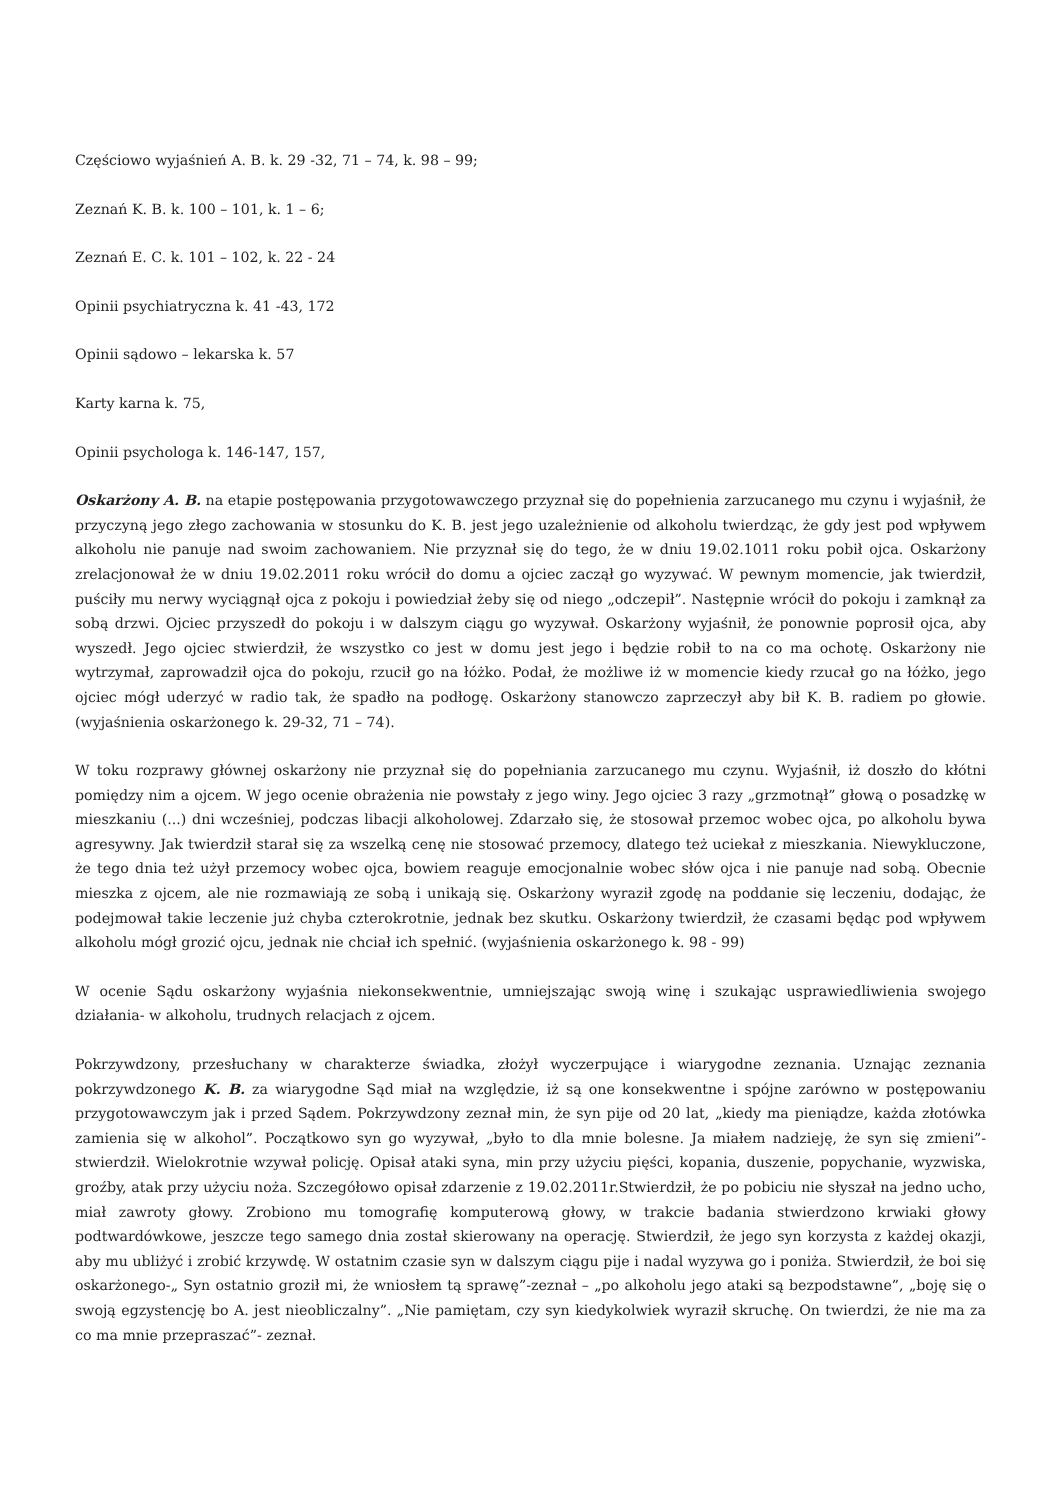Częściowo wyjaśnień A. B. k. 29 -32, 71 – 74, k. 98 – 99;
Zeznań K. B. k. 100 – 101, k. 1 – 6;
Zeznań E. C. k. 101 – 102, k. 22 - 24
Opinii psychiatryczna k. 41 -43, 172
Opinii sądowo – lekarska k. 57
Karty karna k. 75,
Opinii psychologa k. 146-147, 157,
Oskarżony A. B. na etapie postępowania przygotowawczego przyznał się do popełnienia zarzucanego mu czynu i wyjaśnił, że przyczyną jego złego zachowania w stosunku do K. B. jest jego uzależnienie od alkoholu twierdząc, że gdy jest pod wpływem alkoholu nie panuje nad swoim zachowaniem. Nie przyznał się do tego, że w dniu 19.02.1011 roku pobił ojca. Oskarżony zrelacjonował że w dniu 19.02.2011 roku wrócił do domu a ojciec zaczął go wyzywać. W pewnym momencie, jak twierdził, puściły mu nerwy wyciągnął ojca z pokoju i powiedział żeby się od niego „odczepił”. Następnie wrócił do pokoju i zamknął za sobą drzwi. Ojciec przyszedł do pokoju i w dalszym ciągu go wyzywał. Oskarżony wyjaśnił, że ponownie poprosił ojca, aby wyszedł. Jego ojciec stwierdził, że wszystko co jest w domu jest jego i będzie robił to na co ma ochotę. Oskarżony nie wytrzymał, zaprowadził ojca do pokoju, rzucił go na łóżko. Podał, że możliwe iż w momencie kiedy rzucał go na łóżko, jego ojciec mógł uderzyć w radio tak, że spadło na podłogę. Oskarżony stanowczo zaprzeczył aby bił K. B. radiem po głowie. (wyjaśnienia oskarżonego k. 29-32, 71 – 74).
W toku rozprawy głównej oskarżony nie przyznał się do popełniania zarzucanego mu czynu. Wyjaśnił, iż doszło do kłótni pomiędzy nim a ojcem. W jego ocenie obrażenia nie powstały z jego winy. Jego ojciec 3 razy „grzmotnął” głową o posadzkę w mieszkaniu (...) dni wcześniej, podczas libacji alkoholowej. Zdarzało się, że stosował przemoc wobec ojca, po alkoholu bywa agresywny. Jak twierdził starał się za wszelką cenę nie stosować przemocy, dlatego też uciekał z mieszkania. Niewykluczone, że tego dnia też użył przemocy wobec ojca, bowiem reaguje emocjonalnie wobec słów ojca i nie panuje nad sobą. Obecnie mieszka z ojcem, ale nie rozmawiają ze sobą i unikają się. Oskarżony wyraził zgodę na poddanie się leczeniu, dodając, że podejmował takie leczenie już chyba czterokrotnie, jednak bez skutku. Oskarżony twierdził, że czasami będąc pod wpływem alkoholu mógł grozić ojcu, jednak nie chciał ich spełnić. (wyjaśnienia oskarżonego k. 98 - 99)
W ocenie Sądu oskarżony wyjaśnia niekonsekwentnie, umniejszając swoją winę i szukając usprawiedliwienia swojego działania- w alkoholu, trudnych relacjach z ojcem.
Pokrzywdzony, przesłuchany w charakterze świadka, złożył wyczerpujące i wiarygodne zeznania. Uznając zeznania pokrzywdzonego K. B. za wiarygodne Sąd miał na względzie, iż są one konsekwentne i spójne zarówno w postępowaniu przygotowawczym jak i przed Sądem. Pokrzywdzony zeznał min, że syn pije od 20 lat, „kiedy ma pieniądze, każda złotówka zamienia się w alkohol”. Początkowo syn go wyzywał, „było to dla mnie bolesne. Ja miałem nadzieję, że syn się zmieni”- stwierdził. Wielokrotnie wzywał policję. Opisał ataki syna, min przy użyciu pięści, kopania, duszenie, popychanie, wyzwiska, groźby, atak przy użyciu noża. Szczegółowo opisał zdarzenie z 19.02.2011r.Stwierdził, że po pobiciu nie słyszał na jedno ucho, miał zawroty głowy. Zrobiono mu tomografię komputerową głowy, w trakcie badania stwierdzono krwiaki głowy podtwardówkowe, jeszcze tego samego dnia został skierowany na operację. Stwierdził, że jego syn korzysta z każdej okazji, aby mu ubliżyć i zrobić krzywdę. W ostatnim czasie syn w dalszym ciągu pije i nadal wyzywa go i poniża. Stwierdził, że boi się oskarżonego-„ Syn ostatnio groził mi, że wniosłem tą sprawę”-zeznał – „po alkoholu jego ataki są bezpodstawne”, „boję się o swoją egzystencję bo A. jest nieobliczalny”. „Nie pamiętam, czy syn kiedykolwiek wyraził skruchę. On twierdzi, że nie ma za co ma mnie przepraszać”- zeznał.